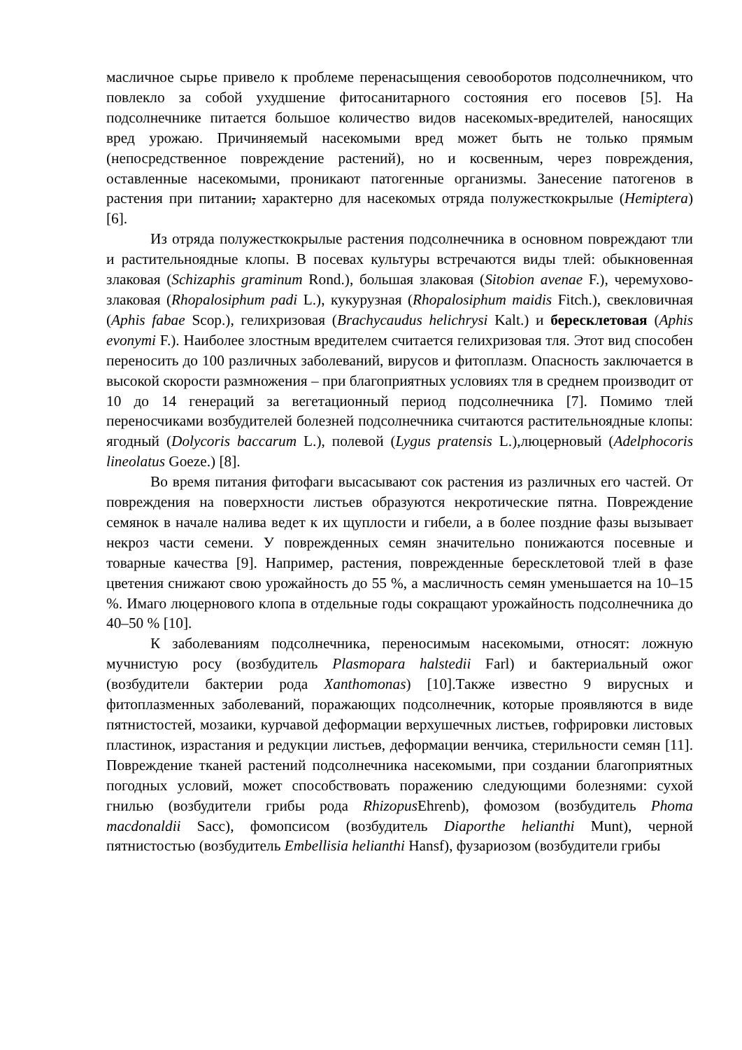масличное сырье привело к проблеме перенасыщения севооборотов подсолнечником, что повлекло за собой ухудшение фитосанитарного состояния его посевов [5]. На подсолнечнике питается большое количество видов насекомых-вредителей, наносящих вред урожаю. Причиняемый насекомыми вред может быть не только прямым (непосредственное повреждение растений), но и косвенным, через повреждения, оставленные насекомыми, проникают патогенные организмы. Занесение патогенов в растения при питании, характерно для насекомых отряда полужесткокрылые (Hemiptera) [6].
Из отряда полужесткокрылые растения подсолнечника в основном повреждают тли и растительноядные клопы. В посевах культуры встречаются виды тлей: обыкновенная злаковая (Schizaphis graminum Rond.), большая злаковая (Sitobion avenae F.), черемухово-злаковая (Rhopalosiphum padi L.), кукурузная (Rhopalosiphum maidis Fitch.), свекловичная (Aphis fabae Scop.), гелихризовая (Brachycaudus helichrysi Kalt.) и бересклетовая (Aphis evonymi F.). Наиболее злостным вредителем считается гелихризовая тля. Этот вид способен переносить до 100 различных заболеваний, вирусов и фитоплазм. Опасность заключается в высокой скорости размножения – при благоприятных условиях тля в среднем производит от 10 до 14 генераций за вегетационный период подсолнечника [7]. Помимо тлей переносчиками возбудителей болезней подсолнечника считаются растительноядные клопы: ягодный (Dolycoris baccarum L.), полевой (Lygus pratensis L.),люцерновый (Adelphocoris lineolatus Goeze.) [8].
Во время питания фитофаги высасывают сок растения из различных его частей. От повреждения на поверхности листьев образуются некротические пятна. Повреждение семянок в начале налива ведет к их щуплости и гибели, а в более поздние фазы вызывает некроз части семени. У поврежденных семян значительно понижаются посевные и товарные качества [9]. Например, растения, поврежденные бересклетовой тлей в фазе цветения снижают свою урожайность до 55 %, а масличность семян уменьшается на 10–15 %. Имаго люцернового клопа в отдельные годы сокращают урожайность подсолнечника до 40–50 % [10].
К заболеваниям подсолнечника, переносимым насекомыми, относят: ложную мучнистую росу (возбудитель Plasmopara halstedii Farl) и бактериальный ожог (возбудители бактерии рода Xanthomonas) [10].Также известно 9 вирусных и фитоплазменных заболеваний, поражающих подсолнечник, которые проявляются в виде пятнистостей, мозаики, курчавой деформации верхушечных листьев, гофрировки листовых пластинок, израстания и редукции листьев, деформации венчика, стерильности семян [11]. Повреждение тканей растений подсолнечника насекомыми, при создании благоприятных погодных условий, может способствовать поражению следующими болезнями: сухой гнилью (возбудители грибы рода Rhizopus Ehrenb), фомозом (возбудитель Phoma macdonaldii Sacc), фомопсисом (возбудитель Diaporthe helianthi Munt), черной пятнистостью (возбудитель Embellisia helianthi Hansf), фузариозом (возбудители грибы